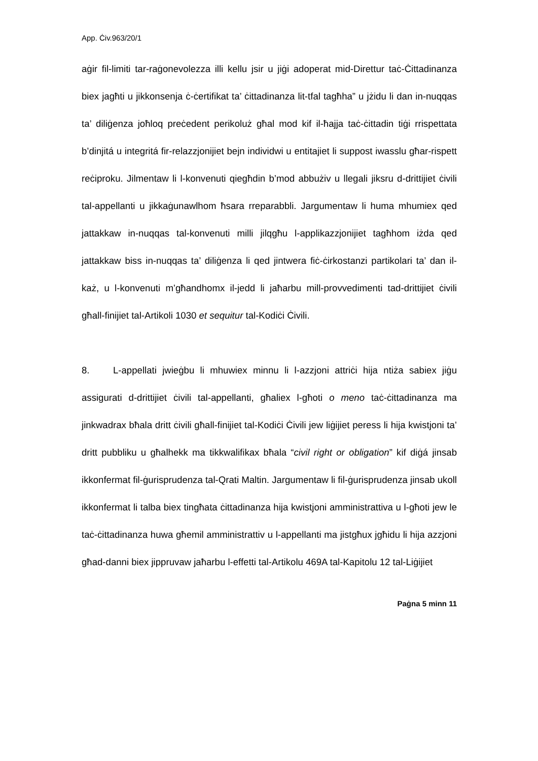App. Ċiv.963/20/1
aġir fil-limiti tar-raġonevolezza illi kellu jsir u jiġi adoperat mid-Direttur taċ-Ċittadinanza biex jagħti u jikkonsenja ċ-ċertifikat ta’ ċittadinanza lit-tfal tagħha” u jżidu li dan in-nuqqas ta’ diliġenza joħloq preċedent perikoluż għal mod kif il-ħajja taċ-ċittadin tiġi rrispettata b’dinjitá u integritá fir-relazzjonijiet bejn individwi u entitajiet li suppost iwasslu għar-rispett reċiproku. Jilmentaw li l-konvenuti qiegħdin b’mod abbużiv u llegali jiksru d-drittijiet ċivili tal-appellanti u jikkaġunawlhom ħsara rreparabbli. Jargumentaw li huma mhumiex qed jattakkaw in-nuqqas tal-konvenuti milli jilqgħu l-applikazzjonijiet tagħhom iżda qed jattakkaw biss in-nuqqas ta’ diliġenza li qed jintwera fiċ-ċirkostanzi partikolari ta’ dan il-każ, u l-konvenuti m’għandhomx il-jedd li jaħarbu mill-provvedimenti tad-drittijiet ċivili għall-finijiet tal-Artikoli 1030 et sequitur tal-Kodiċi Ċivili.
8. L-appellati jwieġbu li mhuwiex minnu li l-azzjoni attriċi hija ntiża sabiex jiġu assigurati d-drittijiet ċivili tal-appellanti, għaliex l-għoti o meno taċ-ċittadinanza ma jinkwadrax bħala dritt ċivili għall-finijiet tal-Kodiċi Ċivili jew liġijiet peress li hija kwistjoni ta’ dritt pubbliku u għalhekk ma tikkwalifikax bħala “civil right or obligation” kif diġá jinsab ikkonfermat fil-ġurisprudenza tal-Qrati Maltin. Jargumentaw li fil-ġurisprudenza jinsab ukoll ikkonfermat li talba biex tingħata ċittadinanza hija kwistjoni amministrattiva u l-għoti jew le taċ-ċittadinanza huwa għemil amministrattiv u l-appellanti ma jistgħux jgħidu li hija azzjoni għad-danni biex jippruvaw jaħarbu l-effetti tal-Artikolu 469A tal-Kapitolu 12 tal-Liġijiet
Paġna 5 minn 11